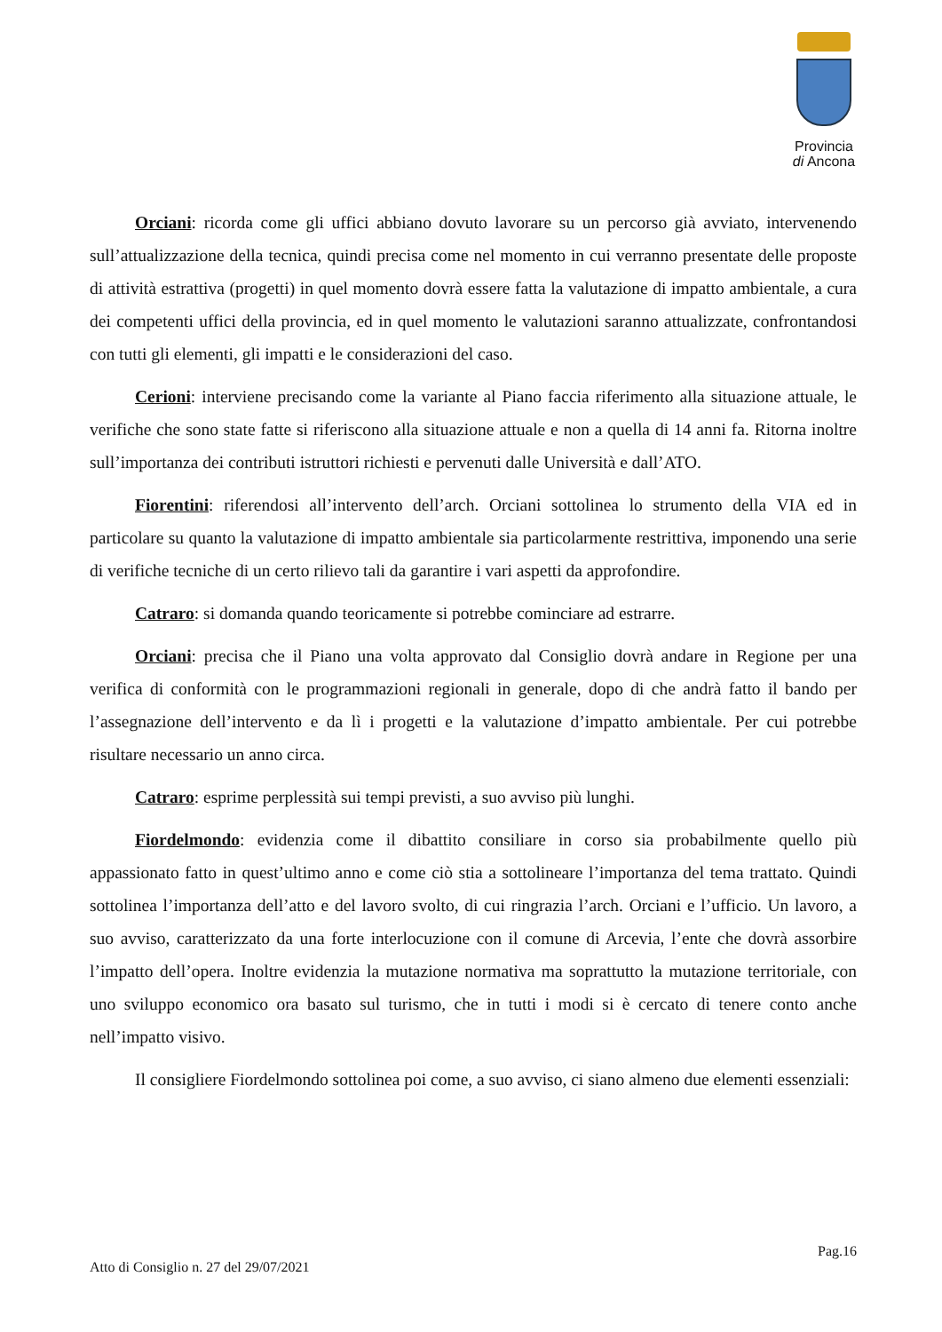Provincia
di Ancona
Orciani: ricorda come gli uffici abbiano dovuto lavorare su un percorso già avviato, intervenendo sull’attualizzazione della tecnica, quindi precisa come nel momento in cui verranno presentate delle proposte di attività estrattiva (progetti) in quel momento dovrà essere fatta la valutazione di impatto ambientale, a cura dei competenti uffici della provincia, ed in quel momento le valutazioni saranno attualizzate, confrontandosi con tutti gli elementi, gli impatti e le considerazioni del caso.
Cerioni: interviene precisando come la variante al Piano faccia riferimento alla situazione attuale, le verifiche che sono state fatte si riferiscono alla situazione attuale e non a quella di 14 anni fa. Ritorna inoltre sull’importanza dei contributi istruttori richiesti e pervenuti dalle Università e dall’ATO.
Fiorentini: riferendosi all’intervento dell’arch. Orciani sottolinea lo strumento della VIA ed in particolare su quanto la valutazione di impatto ambientale sia particolarmente restrittiva, imponendo una serie di verifiche tecniche di un certo rilievo tali da garantire i vari aspetti da approfondire.
Catraro: si domanda quando teoricamente si potrebbe cominciare ad estrarre.
Orciani: precisa che il Piano una volta approvato dal Consiglio dovrà andare in Regione per una verifica di conformità con le programmazioni regionali in generale, dopo di che andrà fatto il bando per l’assegnazione dell’intervento e da lì i progetti e la valutazione d’impatto ambientale. Per cui potrebbe risultare necessario un anno circa.
Catraro: esprime perplessità sui tempi previsti, a suo avviso più lunghi.
Fiordelmondo: evidenzia come il dibattito consiliare in corso sia probabilmente quello più appassionato fatto in quest’ultimo anno e come ciò stia a sottolineare l’importanza del tema trattato. Quindi sottolinea l’importanza dell’atto e del lavoro svolto, di cui ringrazia l’arch. Orciani e l’ufficio. Un lavoro, a suo avviso, caratterizzato da una forte interlocuzione con il comune di Arcevia, l’ente che dovrà assorbire l’impatto dell’opera. Inoltre evidenzia la mutazione normativa ma soprattutto la mutazione territoriale, con uno sviluppo economico ora basato sul turismo, che in tutti i modi si è cercato di tenere conto anche nell’impatto visivo.
Il consigliere Fiordelmondo sottolinea poi come, a suo avviso, ci siano almeno due elementi essenziali:
Pag.16
Atto di Consiglio n. 27 del 29/07/2021